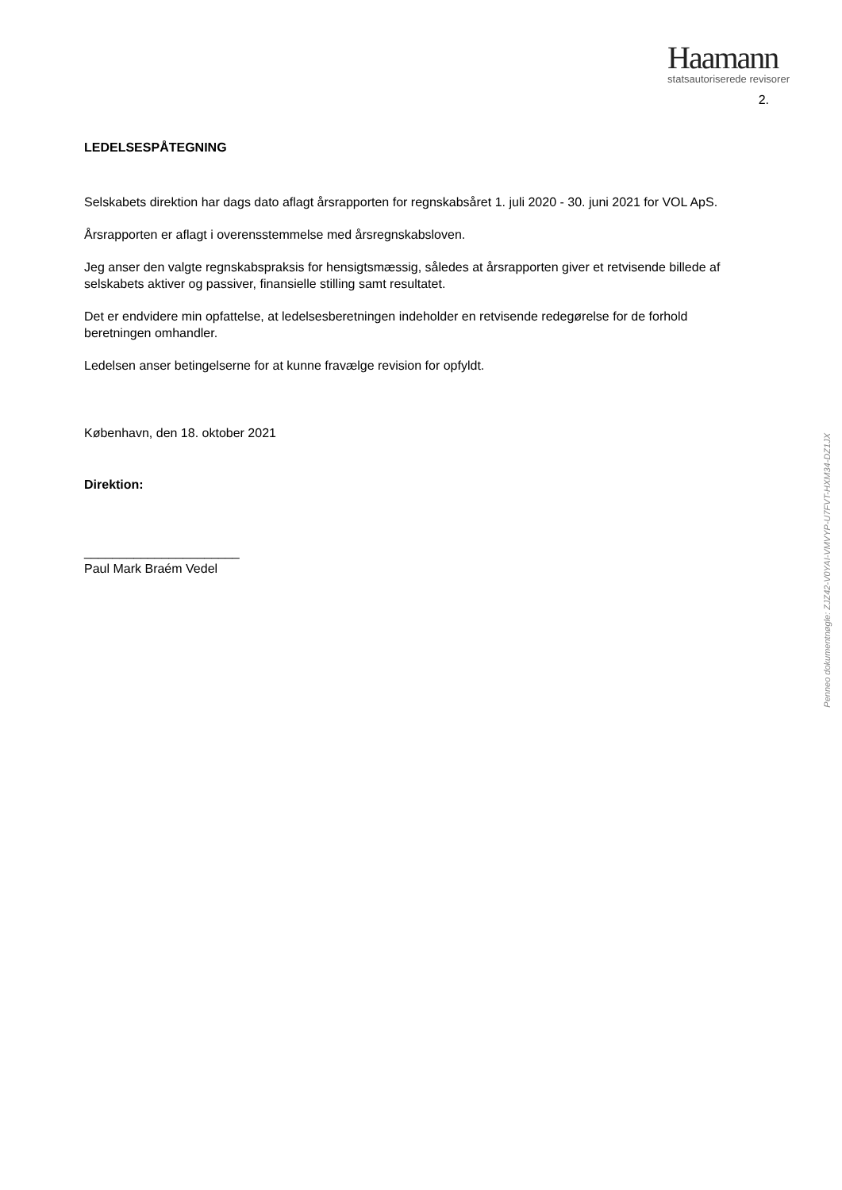Haamann
statsautoriserede revisorer
2.
LEDELSESPÅTEGNING
Selskabets direktion har dags dato aflagt årsrapporten for regnskabsåret 1. juli 2020 - 30. juni 2021 for VOL ApS.
Årsrapporten er aflagt i overensstemmelse med årsregnskabsloven.
Jeg anser den valgte regnskabspraksis for hensigtsmæssig, således at årsrapporten giver et retvisende billede af selskabets aktiver og passiver, finansielle stilling samt resultatet.
Det er endvidere min opfattelse, at ledelsesberetningen indeholder en retvisende redegørelse for de forhold beretningen omhandler.
Ledelsen anser betingelserne for at kunne fravælge revision for opfyldt.
København, den 18. oktober 2021
Direktion:
______________________
Paul Mark Braém Vedel
Penneo dokumentnøgle: ZJZ42-V0YAI-VMVYP-U7FVT-HXM34-DZ1JX